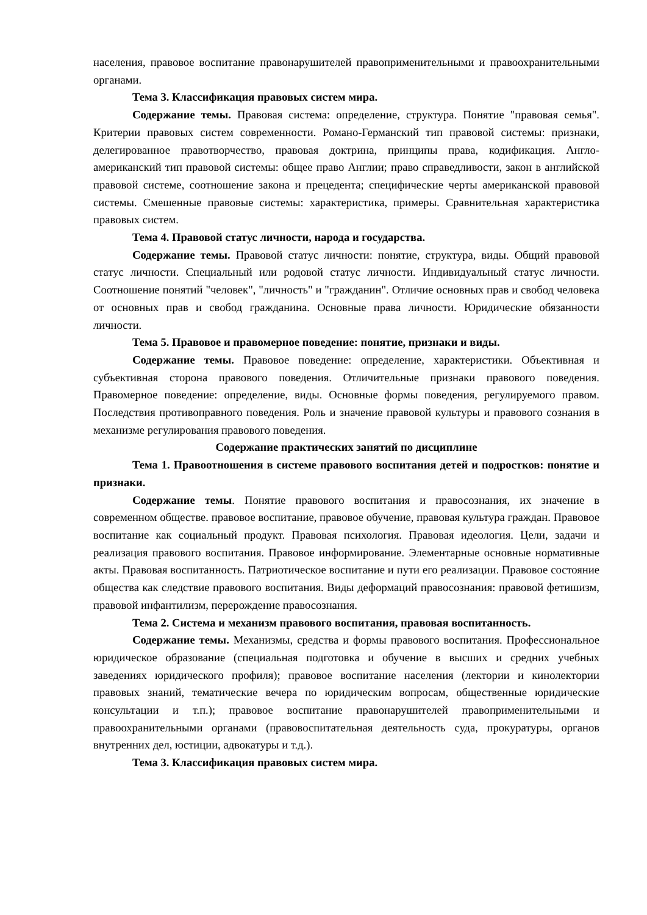населения, правовое воспитание правонарушителей правоприменительными и правоохранительными органами.
Тема 3. Классификация правовых систем мира.
Содержание темы. Правовая система: определение, структура. Понятие "правовая семья". Критерии правовых систем современности. Романо-Германский тип правовой системы: признаки, делегированное правотворчество, правовая доктрина, принципы права, кодификация. Англо-американский тип правовой системы: общее право Англии; право справедливости, закон в английской правовой системе, соотношение закона и прецедента; специфические черты американской правовой системы. Смешенные правовые системы: характеристика, примеры. Сравнительная характеристика правовых систем.
Тема 4. Правовой статус личности, народа и государства.
Содержание темы. Правовой статус личности: понятие, структура, виды. Общий правовой статус личности. Специальный или родовой статус личности. Индивидуальный статус личности. Соотношение понятий "человек", "личность" и "гражданин". Отличие основных прав и свобод человека от основных прав и свобод гражданина. Основные права личности. Юридические обязанности личности.
Тема 5. Правовое и правомерное поведение: понятие, признаки и виды.
Содержание темы. Правовое поведение: определение, характеристики. Объективная и субъективная сторона правового поведения. Отличительные признаки правового поведения. Правомерное поведение: определение, виды. Основные формы поведения, регулируемого правом. Последствия противоправного поведения. Роль и значение правовой культуры и правового сознания в механизме регулирования правового поведения.
Содержание практических занятий по дисциплине
Тема 1. Правоотношения в системе правового воспитания детей и подростков: понятие и признаки.
Содержание темы. Понятие правового воспитания и правосознания, их значение в современном обществе. правовое воспитание, правовое обучение, правовая культура граждан. Правовое воспитание как социальный продукт. Правовая психология. Правовая идеология. Цели, задачи и реализация правового воспитания. Правовое информирование. Элементарные основные нормативные акты. Правовая воспитанность. Патриотическое воспитание и пути его реализации. Правовое состояние общества как следствие правового воспитания. Виды деформаций правосознания: правовой фетишизм, правовой инфантилизм, перерождение правосознания.
Тема 2. Система и механизм правового воспитания, правовая воспитанность.
Содержание темы. Механизмы, средства и формы правового воспитания. Профессиональное юридическое образование (специальная подготовка и обучение в высших и средних учебных заведениях юридического профиля); правовое воспитание населения (лектории и кинолектории правовых знаний, тематические вечера по юридическим вопросам, общественные юридические консультации и т.п.); правовое воспитание правонарушителей правоприменительными и правоохранительными органами (правовоспитательная деятельность суда, прокуратуры, органов внутренних дел, юстиции, адвокатуры и т.д.).
Тема 3. Классификация правовых систем мира.